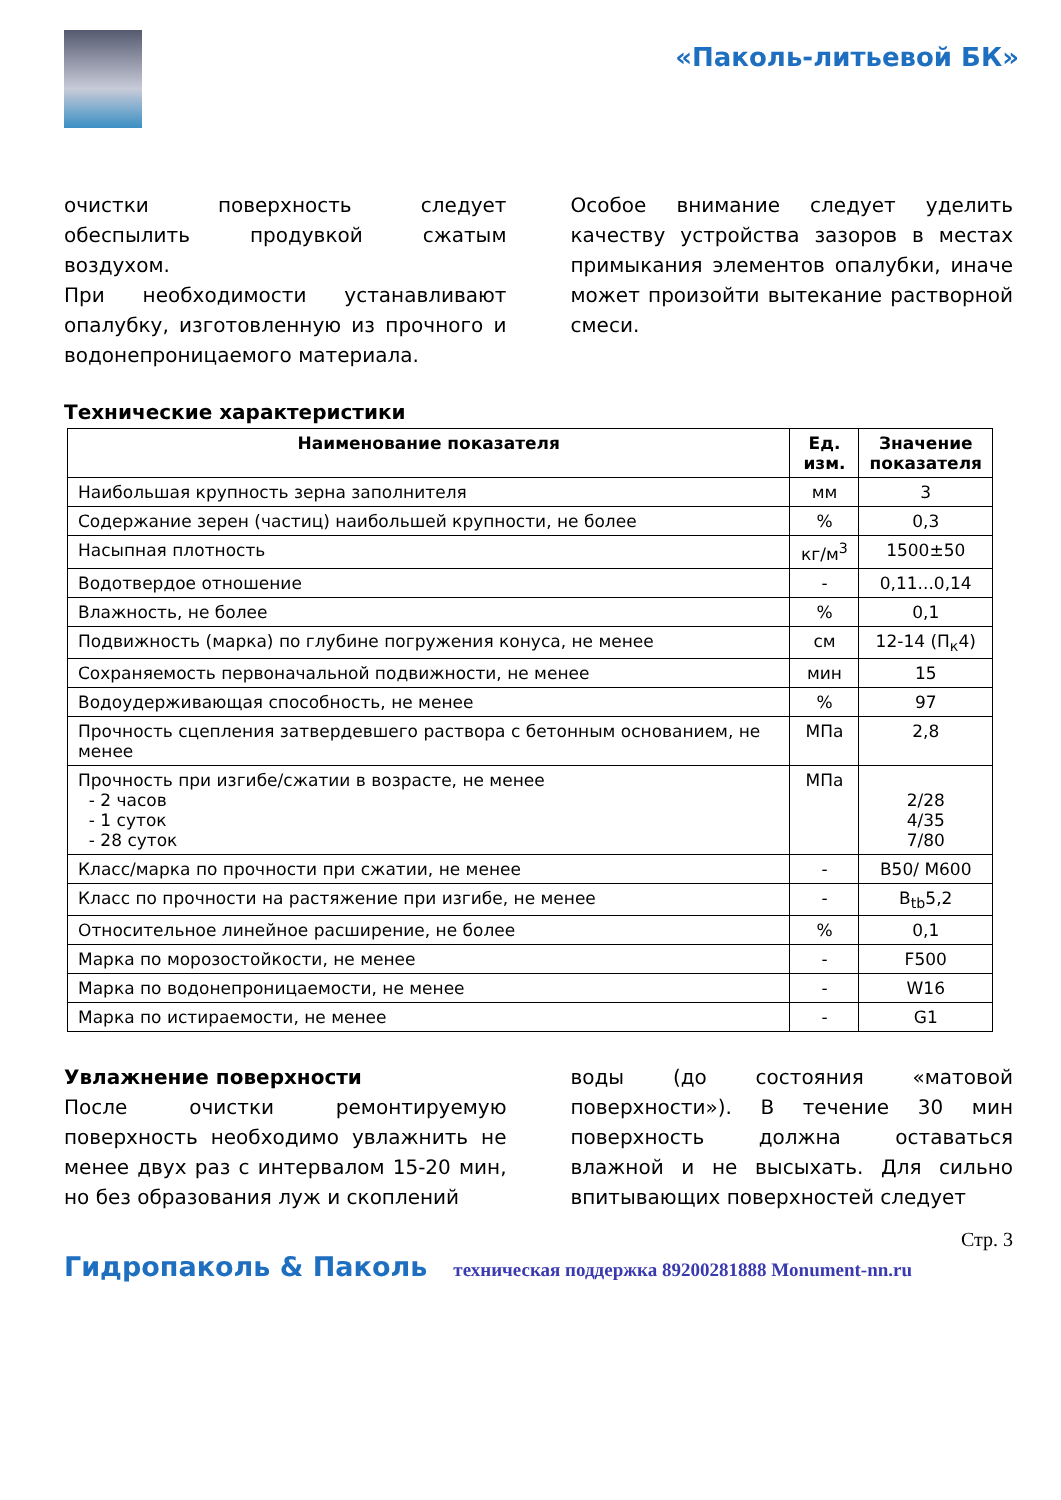«Паколь-литьевой БК»
очистки поверхность следует обеспылить продувкой сжатым воздухом.
При необходимости устанавливают опалубку, изготовленную из прочного и водонепроницаемого материала.
Особое внимание следует уделить качеству устройства зазоров в местах примыкания элементов опалубки, иначе может произойти вытекание растворной смеси.
Технические характеристики
| Наименование показателя | Ед. изм. | Значение показателя |
| --- | --- | --- |
| Наибольшая крупность зерна заполнителя | мм | 3 |
| Содержание зерен (частиц) наибольшей крупности, не более | % | 0,3 |
| Насыпная плотность | кг/м<sup>3</sup> | 1500±50 |
| Водотвердое отношение | - | 0,11...0,14 |
| Влажность, не более | % | 0,1 |
| Подвижность (марка) по глубине погружения конуса, не менее | см | 12-14 (П<sub>к</sub>4) |
| Сохраняемость первоначальной подвижности, не менее | мин | 15 |
| Водоудерживающая способность, не менее | % | 97 |
| Прочность сцепления затвердевшего раствора с бетонным основанием, не менее | МПа | 2,8 |
| Прочность при изгибе/сжатии в возрасте, не менее - 2 часов - 1 суток - 28 суток | МПа | 2/28 4/35 7/80 |
| Класс/марка по прочности при сжатии, не менее | - | B50/ M600 |
| Класс по прочности на растяжение при изгибе, не менее | - | B<sub>tb</sub>5,2 |
| Относительное линейное расширение, не более | % | 0,1 |
| Марка по морозостойкости, не менее | - | F500 |
| Марка по водонепроницаемости, не менее | - | W16 |
| Марка по истираемости, не менее | - | G1 |
Увлажнение поверхности
После очистки ремонтируемую поверхность необходимо увлажнить не менее двух раз с интервалом 15-20 мин, но без образования луж и скоплений
воды (до состояния «матовой поверхности»). В течение 30 мин поверхность должна оставаться влажной и не высыхать. Для сильно впитывающих поверхностей следует
Стр. 3
Гидропаколь & Паколь техническая поддержка 89200281888 Monument-nn.ru